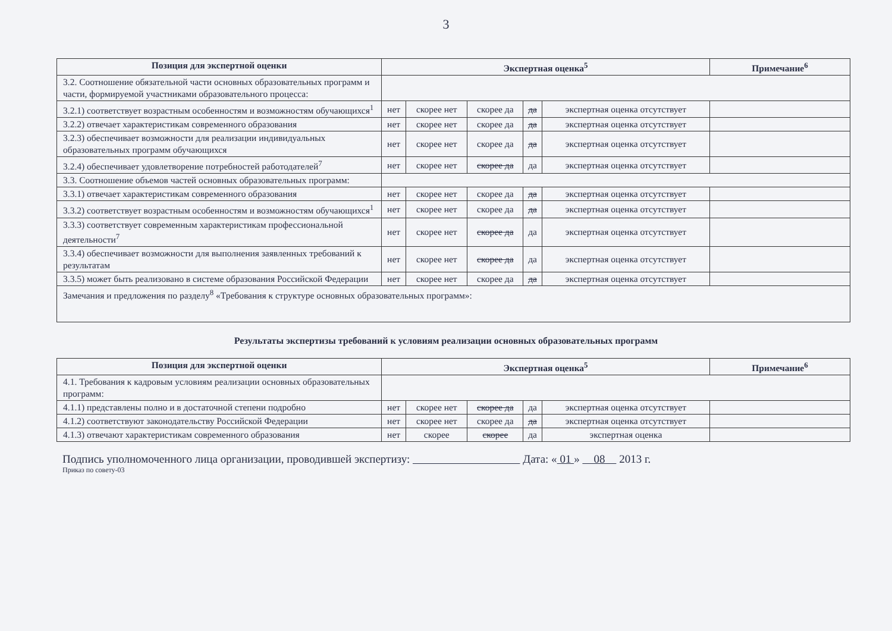3
| Позиция для экспертной оценки | Экспертная оценка<sup>5</sup> | | | | | Примечание<sup>6</sup> |
| --- | --- | --- | --- | --- | --- | --- |
| 3.2. Соотношение обязательной части основных образовательных программ и части, формируемой участниками образовательного процесса: | | | | | | |
| 3.2.1) соответствует возрастным особенностям и возможностям обучающихся<sup>1</sup> | нет | скорее нет | скорее да | да | экспертная оценка отсутствует | |
| 3.2.2) отвечает характеристикам современного образования | нет | скорее нет | скорее да | да | экспертная оценка отсутствует | |
| 3.2.3) обеспечивает возможности для реализации индивидуальных образовательных программ обучающихся | нет | скорее нет | скорее да | да | экспертная оценка отсутствует | |
| 3.2.4) обеспечивает удовлетворение потребностей работодателей<sup>7</sup> | нет | скорее нет | скорее да | да | экспертная оценка отсутствует | |
| 3.3. Соотношение объемов частей основных образовательных программ: | | | | | | |
| 3.3.1) отвечает характеристикам современного образования | нет | скорее нет | скорее да | да | экспертная оценка отсутствует | |
| 3.3.2) соответствует возрастным особенностям и возможностям обучающихся<sup>1</sup> | нет | скорее нет | скорее да | да | экспертная оценка отсутствует | |
| 3.3.3) соответствует современным характеристикам профессиональной деятельности<sup>7</sup> | нет | скорее нет | скорее да | да | экспертная оценка отсутствует | |
| 3.3.4) обеспечивает возможности для выполнения заявленных требований к результатам | нет | скорее нет | скорее да | да | экспертная оценка отсутствует | |
| 3.3.5) может быть реализовано в системе образования Российской Федерации | нет | скорее нет | скорее да | да | экспертная оценка отсутствует | |
| Замечания и предложения по разделу<sup>8</sup> «Требования к структуре основных образовательных программ»: | | | | | | |
Результаты экспертизы требований к условиям реализации основных образовательных программ
| Позиция для экспертной оценки | Экспертная оценка<sup>5</sup> | | | | | Примечание<sup>6</sup> |
| --- | --- | --- | --- | --- | --- | --- |
| 4.1. Требования к кадровым условиям реализации основных образовательных программ: | | | | | | |
| 4.1.1) представлены полно и в достаточной степени подробно | нет | скорее нет | скорее да | да | экспертная оценка отсутствует | |
| 4.1.2) соответствуют законодательству Российской Федерации | нет | скорее нет | скорее да | да | экспертная оценка отсутствует | |
| 4.1.3) отвечают характеристикам современного образования | нет | скорее | скорее | да | экспертная оценка | |
Подпись уполномоченного лица организации, проводившей экспертизу: Дата: « 01 » 08 2013 г.
Приказ по совету-03